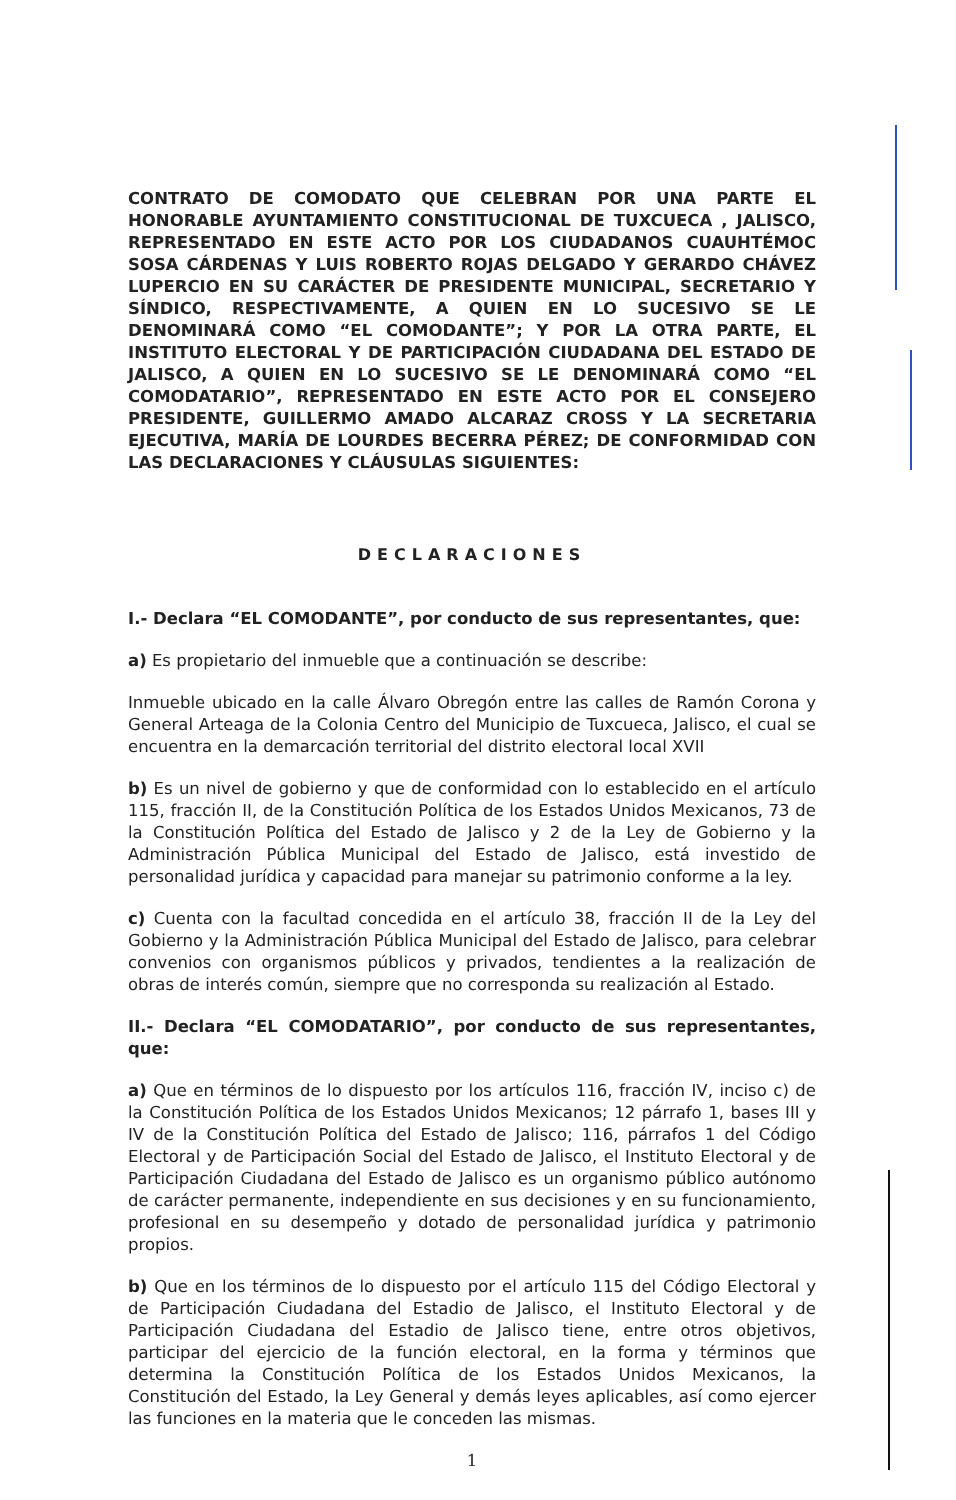CONTRATO DE COMODATO QUE CELEBRAN POR UNA PARTE EL HONORABLE AYUNTAMIENTO CONSTITUCIONAL DE TUXCUECA , JALISCO, REPRESENTADO EN ESTE ACTO POR LOS CIUDADANOS CUAUHTÉMOC SOSA CÁRDENAS Y LUIS ROBERTO ROJAS DELGADO Y GERARDO CHÁVEZ LUPERCIO EN SU CARÁCTER DE PRESIDENTE MUNICIPAL, SECRETARIO Y SÍNDICO, RESPECTIVAMENTE, A QUIEN EN LO SUCESIVO SE LE DENOMINARÁ COMO “EL COMODANTE”; Y POR LA OTRA PARTE, EL INSTITUTO ELECTORAL Y DE PARTICIPACIÓN CIUDADANA DEL ESTADO DE JALISCO, A QUIEN EN LO SUCESIVO SE LE DENOMINARÁ COMO “EL COMODATARIO”, REPRESENTADO EN ESTE ACTO POR EL CONSEJERO PRESIDENTE, GUILLERMO AMADO ALCARAZ CROSS Y LA SECRETARIA EJECUTIVA, MARÍA DE LOURDES BECERRA PÉREZ; DE CONFORMIDAD CON LAS DECLARACIONES Y CLÁUSULAS SIGUIENTES:
DECLARACIONES
I.- Declara “EL COMODANTE”, por conducto de sus representantes, que:
a) Es propietario del inmueble que a continuación se describe:
Inmueble ubicado en la calle Álvaro Obregón entre las calles de Ramón Corona y General Arteaga de la Colonia Centro del Municipio de Tuxcueca, Jalisco, el cual se encuentra en la demarcación territorial del distrito electoral local XVII
b) Es un nivel de gobierno y que de conformidad con lo establecido en el artículo 115, fracción II, de la Constitución Política de los Estados Unidos Mexicanos, 73 de la Constitución Política del Estado de Jalisco y 2 de la Ley de Gobierno y la Administración Pública Municipal del Estado de Jalisco, está investido de personalidad jurídica y capacidad para manejar su patrimonio conforme a la ley.
c) Cuenta con la facultad concedida en el artículo 38, fracción II de la Ley del Gobierno y la Administración Pública Municipal del Estado de Jalisco, para celebrar convenios con organismos públicos y privados, tendientes a la realización de obras de interés común, siempre que no corresponda su realización al Estado.
II.- Declara “EL COMODATARIO”, por conducto de sus representantes, que:
a) Que en términos de lo dispuesto por los artículos 116, fracción IV, inciso c) de la Constitución Política de los Estados Unidos Mexicanos; 12 párrafo 1, bases III y IV de la Constitución Política del Estado de Jalisco; 116, párrafos 1 del Código Electoral y de Participación Social del Estado de Jalisco, el Instituto Electoral y de Participación Ciudadana del Estado de Jalisco es un organismo público autónomo de carácter permanente, independiente en sus decisiones y en su funcionamiento, profesional en su desempeño y dotado de personalidad jurídica y patrimonio propios.
b) Que en los términos de lo dispuesto por el artículo 115 del Código Electoral y de Participación Ciudadana del Estadio de Jalisco, el Instituto Electoral y de Participación Ciudadana del Estadio de Jalisco tiene, entre otros objetivos, participar del ejercicio de la función electoral, en la forma y términos que determina la Constitución Política de los Estados Unidos Mexicanos, la Constitución del Estado, la Ley General y demás leyes aplicables, así como ejercer las funciones en la materia que le conceden las mismas.
1